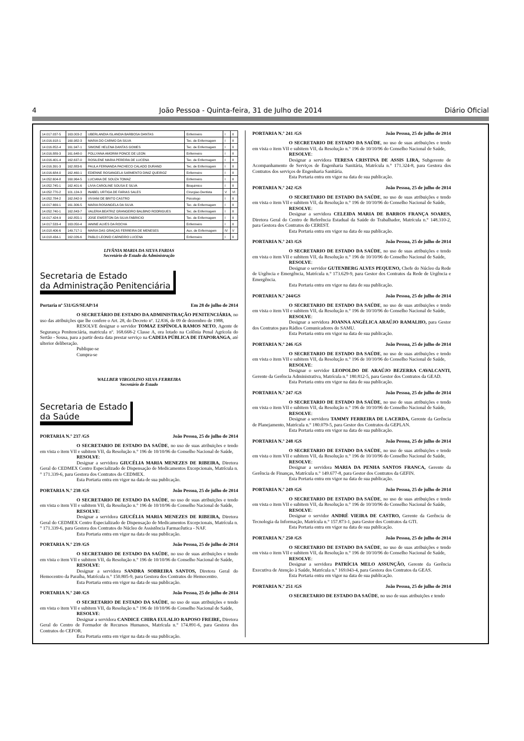4 João Pessoa - Quinta-feira, 31 de Julho de 2014 Diário Oficial
| 14.017.037-5 | 163.003-2 | UBERLANDIA ISLANDIA BARBOSA DANTAS | Enfermeiro | I | II |
| 14.016.918-1 | 160.982-3 | MARIA DO CARMO DA SILVA | Tec. de Enfermagem | I | II |
| 14.016.852-4 | 161.947-1 | SIMONE HELENA DANTAS GOMES | Tec. de Enfermagem | I | II |
| 14.016.889-3 | 161.648-0 | POLLYANA AMORIM PONCE DE LEON | Enfermeiro | I | II |
| 14.016.401-4 | 162.637-0 | ROSILENE MARIA PEREIRA DE LUCENA | Tec. de Enfermagem | I | II |
| 14.016.391-3 | 162.883-6 | PAULA FERNANDA PACHECO CALADO DURAND | Tec. de Enfermagem | I | II |
| 14.016.684-0 | 162.460-1 | EDIENNE ROSANGELA SARMENTO DINIZ QUEIROZ | Enfermeiro | I | II |
| 14.052.604-8 | 160.964-5 | LUCIANA DE SOUZA TOMAZ | Enfermeiro | I | II |
| 14.052.745-1 | 162.401-6 | LIVIA CAROLINE SOUSA E SILVA | Bioquimico | I | II |
| 14.052.770-2 | 101.124-3 | INABEL URTIGA DE FARIAS SALES | Cirurgiao Dentista | V | VI |
| 14.052.784-2 | 162.842-9 | VIVIANI DE BRITO CASTRO | Psicologo | I | II |
| 14.017.669-1 | 161.306-5 | MARIA ROSANGELA DA SILVA | Tec. de Enfermagem | I | II |
| 14.052.740-1 | 162.843-7 | VALERIA BEATRIZ GRANGEIRO BALBINO RODRIGUES | Tec. de Enfermagem | I | II |
| 14.017.424-9 | 162.855-1 | JOSE EWERTON DA SILVA FABRICIO | Tec. de Enfermagem | I | II |
| 14.017.533-4 | 163.050-4 | IANINE ALVES DA ROCHA | Enfermeiro | I | II |
| 14.018.406-6 | 149.717-1 | MARIA DAS GRAÇAS FERREIRA DE MENESES | Aux. de Enfermagem | IV | V |
| 14.018.434-1 | 162.026-6 | PABLO LEONID CARNEIRO LUCENA | Enfermeiro | I | II |
LIVÂNIA MARIA DA SILVA FARIAS
Secretário de Estado da Administração
Secretaria de Estado
da Administração Penitenciária
Portaria nº 531/GS/SEAP/14 Em 28 de julho de 2014
O SECRETÁRIO DE ESTADO DA ADMINISTRAÇÃO PENITENCIÁRIA, no uso das atribuições que lhe confere o Art. 28, do Decreto nº. 12.836, de 09 de dezembro de 1988,
RESOLVE designar o servidor TOMAZ ESPÍNOLA RAMOS NETO, Agente de Segurança Penitenciária, matricula nº. 168.668-2 Classe A, ora lotado na Colônia Penal Agrícola do Sertão - Sousa, para a partir desta data prestar serviço na CADEIA PÚBLICA DE ITAPORANGA, até ulterior deliberação.
Publique-se
Cumpra-se
WALLBER VIRGOLINO SILVA FERREIRA
Secretário de Estado
Secretaria de Estado
da Saúde
PORTARIA N.° 237 /GS João Pessoa, 25 de julho de 2014
O SECRETARIO DE ESTADO DA SAÚDE, no uso de suas atribuições e tendo em vista o item VII e subitem VII, da Resolução n.° 196 de 10/10/96 do Conselho Nacional de Saúde,
RESOLVE:
Designar a servidora GIUCÉLIA MARIA MENEZES DE RIBEIRA, Diretora Geral do CEDMEX Centro Especializado de Dispensação de Medicamentos Excepcionais, Matrícula n.° 171.339-6, para Gestora dos Contratos do CEDMEX.
Esta Portaria entra em vigor na data de sua publicação.
PORTARIA N.° 238 /GS João Pessoa, 25 de julho de 2014
O SECRETARIO DE ESTADO DA SAÚDE, no uso de suas atribuições e tendo em vista o item VII e subitem VII, da Resolução n.° 196 de 10/10/96 do Conselho Nacional de Saúde,
RESOLVE:
Designar a servidora GIUCÉLIA MARIA MENEZES DE RIBEIRA, Diretora Geral do CEDMEX Centro Especializado de Dispensação de Medicamentos Excepcionais, Matrícula n.° 171.339-6, para Gestora dos Contratos do Núcleo de Assistência Farmacêutica - NAF.
Esta Portaria entra em vigor na data de sua publicação.
PORTARIA N.° 239 /GS João Pessoa, 25 de julho de 2014
O SECRETARIO DE ESTADO DA SAÚDE, no uso de suas atribuições e tendo em vista o item VII e subitem VII, da Resolução n.° 196 de 10/10/96 do Conselho Nacional de Saúde,
RESOLVE:
Designar a servidora SANDRA SOBREIRA SANTOS, Diretora Geral do Hemocentro da Paraíba, Matrícula n.° 150.805-9, para Gestora dos Contratos do Hemocentro.
Esta Portaria entra em vigor na data de sua publicação.
PORTARIA N.° 240 /GS João Pessoa, 25 de julho de 2014
O SECRETARIO DE ESTADO DA SAÚDE, no uso de suas atribuições e tendo em vista o item VII e subitem VII, da Resolução n.° 196 de 10/10/96 do Conselho Nacional de Saúde,
RESOLVE:
Designar a servidora CANDICE CHIRA EULALIO RAPOSO FREIRE, Diretora Geral do Centro de Formador de Recursos Humanos, Matrícula n.° 174.891-6, para Gestora dos Contratos do CEFOR.
Esta Portaria entra em vigor na data de sua publicação.
PORTARIA N.° 241 /GS João Pessoa, 25 de julho de 2014
O SECRETARIO DE ESTADO DA SAÚDE, no uso de suas atribuições e tendo em vista o item VII e subitem VII, da Resolução n.° 196 de 10/10/96 do Conselho Nacional de Saúde,
RESOLVE:
Designar a servidora TERESA CRISTINA DE ASSIS LIRA, Subgerente de Acompanhamento de Serviços de Engenharia Sanitária, Matrícula n.° 171.324-8, para Gestora dos Contratos dos serviços de Engenharia Sanitária.
Esta Portaria entra em vigor na data de sua publicação.
PORTARIA N.° 242 /GS João Pessoa, 25 de julho de 2014
O SECRETARIO DE ESTADO DA SAÚDE, no uso de suas atribuições e tendo em vista o item VII e subitem VII, da Resolução n.° 196 de 10/10/96 do Conselho Nacional de Saúde,
RESOLVE:
Designar a servidora CELEIDA MARIA DE BARROS FRANÇA SOARES, Diretora Geral do Centro de Referência Estadual da Saúde do Trabalhador, Matrícula n.° 148.310-2, para Gestora dos Contratos do CEREST.
Esta Portaria entra em vigor na data de sua publicação.
PORTARIA N.° 243 /GS João Pessoa, 25 de julho de 2014
O SECRETARIO DE ESTADO DA SAÚDE, no uso de suas atribuições e tendo em vista o item VII e subitem VII, da Resolução n.° 196 de 10/10/96 do Conselho Nacional de Saúde,
RESOLVE:
Designar o servidor GUTENBERG ALVES PEQUENO, Chefe do Núcleo da Rede de Urgência e Emergência, Matrícula n.° 173.629-9, para Gestor dos Contratos da Rede de Urgência e Emergência.
Esta Portaria entra em vigor na data de sua publicação.
PORTARIA N.° 244/GS João Pessoa, 25 de julho de 2014
O SECRETARIO DE ESTADO DA SAÚDE, no uso de suas atribuições e tendo em vista o item VII e subitem VII, da Resolução n.° 196 de 10/10/96 do Conselho Nacional de Saúde,
RESOLVE:
Designar a servidora JOANNA ANGÉLICA ARAÚJO RAMALHO, para Gestor dos Contratos para Rádios Comunicadores do SAMU.
Esta Portaria entra em vigor na data de sua publicação.
PORTARIA N.° 246 /GS João Pessoa, 25 de julho de 2014
O SECRETARIO DE ESTADO DA SAÚDE, no uso de suas atribuições e tendo em vista o item VII e subitem VII, da Resolução n.° 196 de 10/10/96 do Conselho Nacional de Saúde,
RESOLVE:
Designar o servidor LEOPOLDO DE ARAÚJO BEZERRA CAVALCANTI, Gerente da Gerência Administrativa, Matrícula n.° 180.812-5, para Gestor dos Contratos da GEAD.
Esta Portaria entra em vigor na data de sua publicação.
PORTARIA N.° 247 /GS João Pessoa, 25 de julho de 2014
O SECRETARIO DE ESTADO DA SAÚDE, no uso de suas atribuições e tendo em vista o item VII e subitem VII, da Resolução n.° 196 de 10/10/96 do Conselho Nacional de Saúde,
RESOLVE:
Designar a servidora TAMMY FERREIRA DE LACERDA, Gerente da Gerência de Planejamento, Matrícula n.° 180.079-5, para Gestor dos Contratos da GEPLAN.
Esta Portaria entra em vigor na data de sua publicação.
PORTARIA N.° 248 /GS João Pessoa, 25 de julho de 2014
O SECRETARIO DE ESTADO DA SAÚDE, no uso de suas atribuições e tendo em vista o item VII e subitem VII, da Resolução n.° 196 de 10/10/96 do Conselho Nacional de Saúde,
RESOLVE:
Designar a servidora MARIA DA PENHA SANTOS FRANCA, Gerente da Gerência de Finanças, Matrícula n.° 149.677-8, para Gestor dos Contratos da GEFIN.
Esta Portaria entra em vigor na data de sua publicação.
PORTARIA N.° 249 /GS João Pessoa, 25 de julho de 2014
O SECRETARIO DE ESTADO DA SAÚDE, no uso de suas atribuições e tendo em vista o item VII e subitem VII, da Resolução n.° 196 de 10/10/96 do Conselho Nacional de Saúde,
RESOLVE:
Designar o servidor ANDRÉ VIEIRA DE CASTRO, Gerente da Gerência de Tecnologia da Informação, Matrícula n.° 157.873-1, para Gestor dos Contratos da GTI.
Esta Portaria entra em vigor na data de sua publicação.
PORTARIA N.° 250 /GS João Pessoa, 25 de julho de 2014
O SECRETARIO DE ESTADO DA SAÚDE, no uso de suas atribuições e tendo em vista o item VII e subitem VII, da Resolução n.° 196 de 10/10/96 do Conselho Nacional de Saúde,
RESOLVE:
Designar a servidora PATRÍCIA MELO ASSUNÇÃO, Gerente da Gerência Executiva de Atenção à Saúde, Matrícula n.° 169.043-4, para Gestora dos Contratos da GEAS.
Esta Portaria entra em vigor na data de sua publicação.
PORTARIA N.° 251 /GS João Pessoa, 25 de julho de 2014
O SECRETARIO DE ESTADO DA SAÚDE, no uso de suas atribuições e tendo